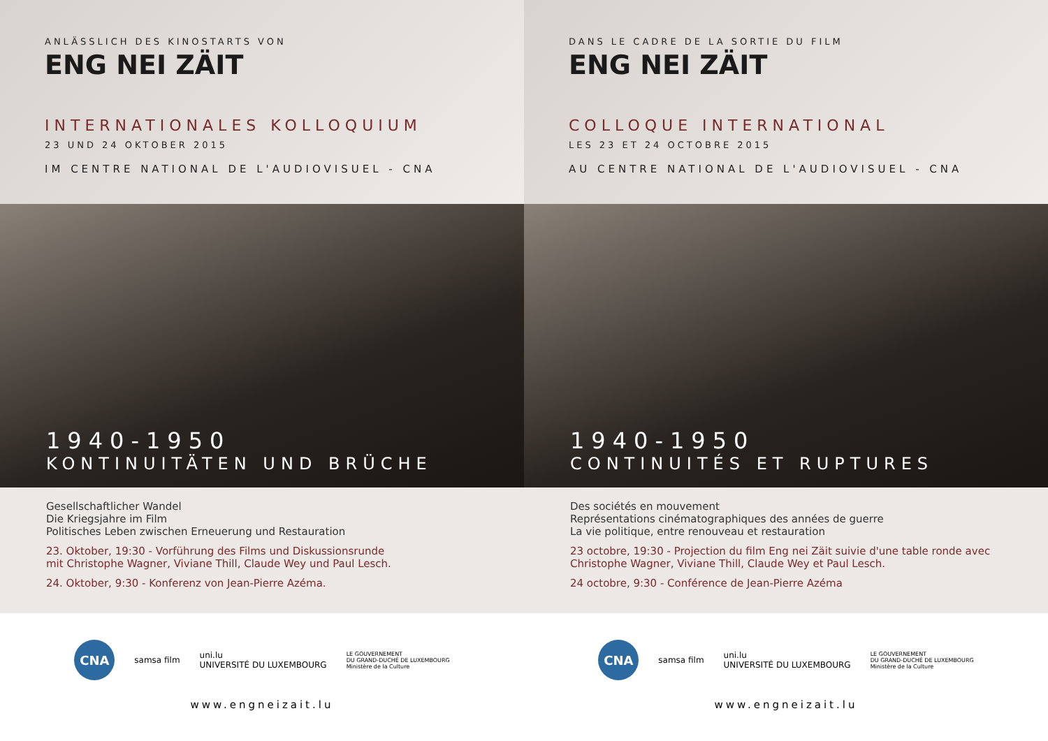ANLÄSSLICH DES KINOSTARTS VON
ENG NEI ZÄIT
INTERNATIONALES KOLLOQUIUM
23 UND 24 OKTOBER 2015
IM CENTRE NATIONAL DE L'AUDIOVISUEL - CNA
1940-1950
KONTINUITÄTEN UND BRÜCHE
Gesellschaftlicher Wandel
Die Kriegsjahre im Film
Politisches Leben zwischen Erneuerung und Restauration
23. Oktober, 19:30 - Vorführung des Films und Diskussionsrunde
mit Christophe Wagner, Viviane Thill, Claude Wey und Paul Lesch.
24. Oktober, 9:30 - Konferenz von Jean-Pierre Azéma.
CNA
samsa film
uni.lu
UNIVERSITÉ DU LUXEMBOURG
LE GOUVERNEMENT
DU GRAND-DUCHÉ DE LUXEMBOURG
Ministère de la Culture
www.engneizait.lu
DANS LE CADRE DE LA SORTIE DU FILM
ENG NEI ZÄIT
COLLOQUE INTERNATIONAL
LES 23 ET 24 OCTOBRE 2015
AU CENTRE NATIONAL DE L'AUDIOVISUEL - CNA
1940-1950
CONTINUITÉS ET RUPTURES
Des sociétés en mouvement
Représentations cinématographiques des années de guerre
La vie politique, entre renouveau et restauration
23 octobre, 19:30 - Projection du film Eng nei Zäit suivie d'une table ronde avec
Christophe Wagner, Viviane Thill, Claude Wey et Paul Lesch.
24 octobre, 9:30 - Conférence de Jean-Pierre Azéma
CNA
samsa film
uni.lu
UNIVERSITÉ DU LUXEMBOURG
LE GOUVERNEMENT
DU GRAND-DUCHÉ DE LUXEMBOURG
Ministère de la Culture
www.engneizait.lu